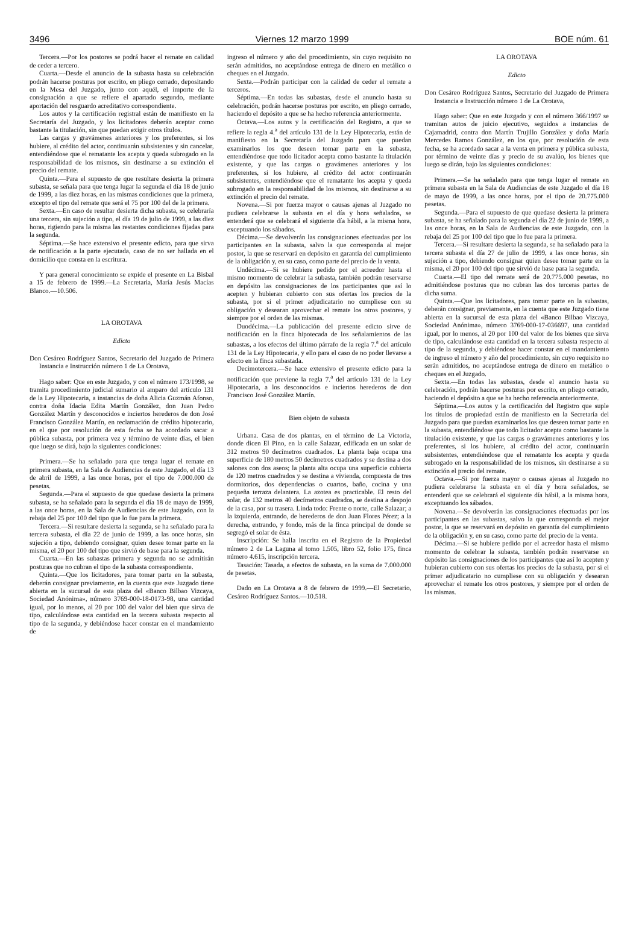3496 Viernes 12 marzo 1999 BOE núm. 61
Tercera.—Por los postores se podrá hacer el remate en calidad de ceder a tercero.
Cuarta.—Desde el anuncio de la subasta hasta su celebración podrán hacerse posturas por escrito, en pliego cerrado, depositando en la Mesa del Juzgado, junto con aquél, el importe de la consignación a que se refiere el apartado segundo, mediante aportación del resguardo acreditativo correspondiente.
Los autos y la certificación registral están de manifiesto en la Secretaría del Juzgado, y los licitadores deberán aceptar como bastante la titulación, sin que puedan exigir otros títulos.
Las cargas y gravámenes anteriores y los preferentes, si los hubiere, al crédito del actor, continuarán subsistentes y sin cancelar, entendiéndose que el rematante los acepta y queda subrogado en la responsabilidad de los mismos, sin destinarse a su extinción el precio del remate.
Quinta.—Para el supuesto de que resultare desierta la primera subasta, se señala para que tenga lugar la segunda el día 18 de junio de 1999, a las diez horas, en las mismas condiciones que la primera, excepto el tipo del remate que será el 75 por 100 del de la primera.
Sexta.—En caso de resultar desierta dicha subasta, se celebraría una tercera, sin sujeción a tipo, el día 19 de julio de 1999, a las diez horas, rigiendo para la misma las restantes condiciones fijadas para la segunda.
Séptima.—Se hace extensivo el presente edicto, para que sirva de notificación a la parte ejecutada, caso de no ser hallada en el domicilio que consta en la escritura.
Y para general conocimiento se expide el presente en La Bisbal a 15 de febrero de 1999.—La Secretaria, María Jesús Macías Blanco.—10.506.
LA OROTAVA
Edicto
Don Cesáreo Rodríguez Santos, Secretario del Juzgado de Primera Instancia e Instrucción número 1 de La Orotava,
Hago saber: Que en este Juzgado, y con el número 173/1998, se tramita procedimiento judicial sumario al amparo del artículo 131 de la Ley Hipotecaria, a instancias de doña Alicia Guzmán Afonso, contra doña Idacia Edita Martín González, don Juan Pedro González Martín y desconocidos e inciertos herederos de don José Francisco González Martín, en reclamación de crédito hipotecario, en el que por resolución de esta fecha se ha acordado sacar a pública subasta, por primera vez y término de veinte días, el bien que luego se dirá, bajo la siguientes condiciones:
Primera.—Se ha señalado para que tenga lugar el remate en primera subasta, en la Sala de Audiencias de este Juzgado, el día 13 de abril de 1999, a las once horas, por el tipo de 7.000.000 de pesetas.
Segunda.—Para el supuesto de que quedase desierta la primera subasta, se ha señalado para la segunda el día 18 de mayo de 1999, a las once horas, en la Sala de Audiencias de este Juzgado, con la rebaja del 25 por 100 del tipo que lo fue para la primera.
Tercera.—Si resultare desierta la segunda, se ha señalado para la tercera subasta, el día 22 de junio de 1999, a las once horas, sin sujeción a tipo, debiendo consignar, quien desee tomar parte en la misma, el 20 por 100 del tipo que sirvió de base para la segunda.
Cuarta.—En las subastas primera y segunda no se admitirán posturas que no cubran el tipo de la subasta correspondiente.
Quinta.—Que los licitadores, para tomar parte en la subasta, deberán consignar previamente, en la cuenta que este Juzgado tiene abierta en la sucursal de esta plaza del «Banco Bilbao Vizcaya, Sociedad Anónima», número 3769-000-18-0173-98, una cantidad igual, por lo menos, al 20 por 100 del valor del bien que sirva de tipo, calculándose esta cantidad en la tercera subasta respecto al tipo de la segunda, y debiéndose hacer constar en el mandamiento de
ingreso el número y año del procedimiento, sin cuyo requisito no serán admitidos, no aceptándose entrega de dinero en metálico o cheques en el Juzgado.
Sexta.—Podrán participar con la calidad de ceder el remate a terceros.
Séptima.—En todas las subastas, desde el anuncio hasta su celebración, podrán hacerse posturas por escrito, en pliego cerrado, haciendo el depósito a que se ha hecho referencia anteriormente.
Octava.—Los autos y la certificación del Registro, a que se refiere la regla 4.<sup>a</sup> del artículo 131 de la Ley Hipotecaria, están de manifiesto en la Secretaría del Juzgado para que puedan examinarlos los que deseen tomar parte en la subasta, entendiéndose que todo licitador acepta como bastante la titulación existente, y que las cargas o gravámenes anteriores y los preferentes, si los hubiere, al crédito del actor continuarán subsistentes, entendiéndose que el rematante los acepta y queda subrogado en la responsabilidad de los mismos, sin destinarse a su extinción el precio del remate.
Novena.—Si por fuerza mayor o causas ajenas al Juzgado no pudiera celebrarse la subasta en el día y hora señalados, se entenderá que se celebrará el siguiente día hábil, a la misma hora, exceptuando los sábados.
Décima.—Se devolverán las consignaciones efectuadas por los participantes en la subasta, salvo la que corresponda al mejor postor, la que se reservará en depósito en garantía del cumplimiento de la obligación y, en su caso, como parte del precio de la venta.
Undécima.—Si se hubiere pedido por el acreedor hasta el mismo momento de celebrar la subasta, también podrán reservarse en depósito las consignaciones de los participantes que así lo acepten y hubieran cubierto con sus ofertas los precios de la subasta, por si el primer adjudicatario no cumpliese con su obligación y desearan aprovechar el remate los otros postores, y siempre por el orden de las mismas.
Duodécima.—La publicación del presente edicto sirve de notificación en la finca hipotecada de los señalamientos de las subastas, a los efectos del último párrafo de la regla 7.<sup>a</sup> del artículo 131 de la Ley Hipotecaria, y ello para el caso de no poder llevarse a efecto en la finca subastada.
Decimotercera.—Se hace extensivo el presente edicto para la notificación que previene la regla 7.<sup>a</sup> del artículo 131 de la Ley Hipotecaria, a los desconocidos e inciertos herederos de don Francisco José González Martín.
Bien objeto de subasta
Urbana. Casa de dos plantas, en el término de La Victoria, donde dicen El Pino, en la calle Salazar, edificada en un solar de 312 metros 90 decímetros cuadrados. La planta baja ocupa una superficie de 180 metros 50 decímetros cuadrados y se destina a dos salones con dos aseos; la planta alta ocupa una superficie cubierta de 120 metros cuadrados y se destina a vivienda, compuesta de tres dormitorios, dos dependencias o cuartos, baño, cocina y una pequeña terraza delantera. La azotea es practicable. El resto del solar, de 132 metros 40 decímetros cuadrados, se destina a despojo de la casa, por su trasera. Linda todo: Frente o norte, calle Salazar; a la izquierda, entrando, de herederos de don Juan Flores Pérez; a la derecha, entrando, y fondo, más de la finca principal de donde se segregó el solar de ésta.
Inscripción: Se halla inscrita en el Registro de la Propiedad número 2 de La Laguna al tomo 1.505, libro 52, folio 175, finca número 4.615, inscripción tercera.
Tasación: Tasada, a efectos de subasta, en la suma de 7.000.000 de pesetas.
Dado en La Orotava a 8 de febrero de 1999.—El Secretario, Cesáreo Rodríguez Santos.—10.518.
LA OROTAVA
Edicto
Don Cesáreo Rodríguez Santos, Secretario del Juzgado de Primera Instancia e Instrucción número 1 de La Orotava,
Hago saber: Que en este Juzgado y con el número 366/1997 se tramitan autos de juicio ejecutivo, seguidos a instancias de Cajamadrid, contra don Martín Trujillo González y doña María Mercedes Ramos González, en los que, por resolución de esta fecha, se ha acordado sacar a la venta en primera y pública subasta, por término de veinte días y precio de su avalúo, los bienes que luego se dirán, bajo las siguientes condiciones:
Primera.—Se ha señalado para que tenga lugar el remate en primera subasta en la Sala de Audiencias de este Juzgado el día 18 de mayo de 1999, a las once horas, por el tipo de 20.775.000 pesetas.
Segunda.—Para el supuesto de que quedase desierta la primera subasta, se ha señalado para la segunda el día 22 de junio de 1999, a las once horas, en la Sala de Audiencias de este Juzgado, con la rebaja del 25 por 100 del tipo que lo fue para la primera.
Tercera.—Si resultare desierta la segunda, se ha señalado para la tercera subasta el día 27 de julio de 1999, a las once horas, sin sujeción a tipo, debiendo consignar quien desee tomar parte en la misma, el 20 por 100 del tipo que sirvió de base para la segunda.
Cuarta.—El tipo del remate será de 20.775.000 pesetas, no admitiéndose posturas que no cubran las dos terceras partes de dicha suma.
Quinta.—Que los licitadores, para tomar parte en la subastas, deberán consignar, previamente, en la cuenta que este Juzgado tiene abierta en la sucursal de esta plaza del «Banco Bilbao Vizcaya, Sociedad Anónima», número 3769-000-17-036697, una cantidad igual, por lo menos, al 20 por 100 del valor de los bienes que sirva de tipo, calculándose esta cantidad en la tercera subasta respecto al tipo de la segunda, y debiéndose hacer constar en el mandamiento de ingreso el número y año del procedimiento, sin cuyo requisito no serán admitidos, no aceptándose entrega de dinero en metálico o cheques en el Juzgado.
Sexta.—En todas las subastas, desde el anuncio hasta su celebración, podrán hacerse posturas por escrito, en pliego cerrado, haciendo el depósito a que se ha hecho referencia anteriormente.
Séptima.—Los autos y la certificación del Registro que suple los títulos de propiedad están de manifiesto en la Secretaría del Juzgado para que puedan examinarlos los que deseen tomar parte en la subasta, entendiéndose que todo licitador acepta como bastante la titulación existente, y que las cargas o gravámenes anteriores y los preferentes, si los hubiere, al crédito del actor, continuarán subsistentes, entendiéndose que el rematante los acepta y queda subrogado en la responsabilidad de los mismos, sin destinarse a su extinción el precio del remate.
Octava.—Si por fuerza mayor o causas ajenas al Juzgado no pudiera celebrarse la subasta en el día y hora señalados, se entenderá que se celebrará el siguiente día hábil, a la misma hora, exceptuando los sábados.
Novena.—Se devolverán las consignaciones efectuadas por los participantes en las subastas, salvo la que corresponda el mejor postor, la que se reservará en depósito en garantía del cumplimiento de la obligación y, en su caso, como parte del precio de la venta.
Décima.—Si se hubiere pedido por el acreedor hasta el mismo momento de celebrar la subasta, también podrán reservarse en depósito las consignaciones de los participantes que así lo acepten y hubieran cubierto con sus ofertas los precios de la subasta, por si el primer adjudicatario no cumpliese con su obligación y desearan aprovechar el remate los otros postores, y siempre por el orden de las mismas.